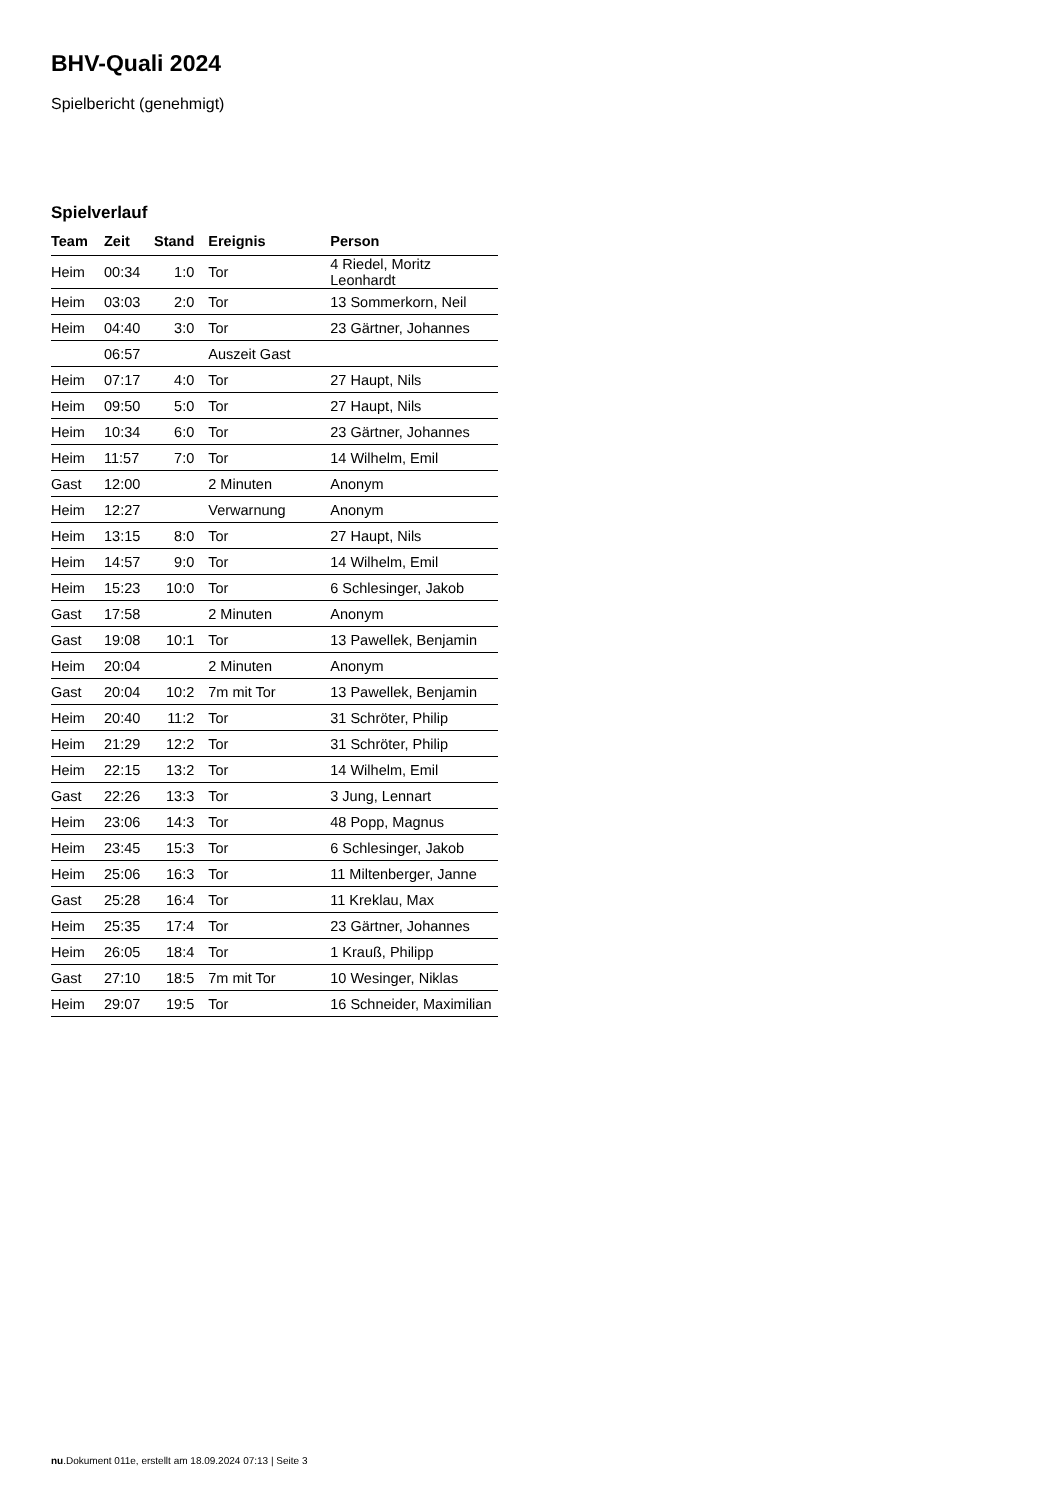BHV-Quali 2024
Spielbericht (genehmigt)
Spielverlauf
| Team | Zeit | Stand | Ereignis | Person |
| --- | --- | --- | --- | --- |
| Heim | 00:34 | 1:0 | Tor | 4 Riedel, Moritz Leonhardt |
| Heim | 03:03 | 2:0 | Tor | 13 Sommerkorn, Neil |
| Heim | 04:40 | 3:0 | Tor | 23 Gärtner, Johannes |
| | 06:57 | | Auszeit Gast | |
| Heim | 07:17 | 4:0 | Tor | 27 Haupt, Nils |
| Heim | 09:50 | 5:0 | Tor | 27 Haupt, Nils |
| Heim | 10:34 | 6:0 | Tor | 23 Gärtner, Johannes |
| Heim | 11:57 | 7:0 | Tor | 14 Wilhelm, Emil |
| Gast | 12:00 | | 2 Minuten | Anonym |
| Heim | 12:27 | | Verwarnung | Anonym |
| Heim | 13:15 | 8:0 | Tor | 27 Haupt, Nils |
| Heim | 14:57 | 9:0 | Tor | 14 Wilhelm, Emil |
| Heim | 15:23 | 10:0 | Tor | 6 Schlesinger, Jakob |
| Gast | 17:58 | | 2 Minuten | Anonym |
| Gast | 19:08 | 10:1 | Tor | 13 Pawellek, Benjamin |
| Heim | 20:04 | | 2 Minuten | Anonym |
| Gast | 20:04 | 10:2 | 7m mit Tor | 13 Pawellek, Benjamin |
| Heim | 20:40 | 11:2 | Tor | 31 Schröter, Philip |
| Heim | 21:29 | 12:2 | Tor | 31 Schröter, Philip |
| Heim | 22:15 | 13:2 | Tor | 14 Wilhelm, Emil |
| Gast | 22:26 | 13:3 | Tor | 3 Jung, Lennart |
| Heim | 23:06 | 14:3 | Tor | 48 Popp, Magnus |
| Heim | 23:45 | 15:3 | Tor | 6 Schlesinger, Jakob |
| Heim | 25:06 | 16:3 | Tor | 11 Miltenberger, Janne |
| Gast | 25:28 | 16:4 | Tor | 11 Kreklau, Max |
| Heim | 25:35 | 17:4 | Tor | 23 Gärtner, Johannes |
| Heim | 26:05 | 18:4 | Tor | 1 Krauß, Philipp |
| Gast | 27:10 | 18:5 | 7m mit Tor | 10 Wesinger, Niklas |
| Heim | 29:07 | 19:5 | Tor | 16 Schneider, Maximilian |
nu.Dokument 011e, erstellt am 18.09.2024 07:13 | Seite 3